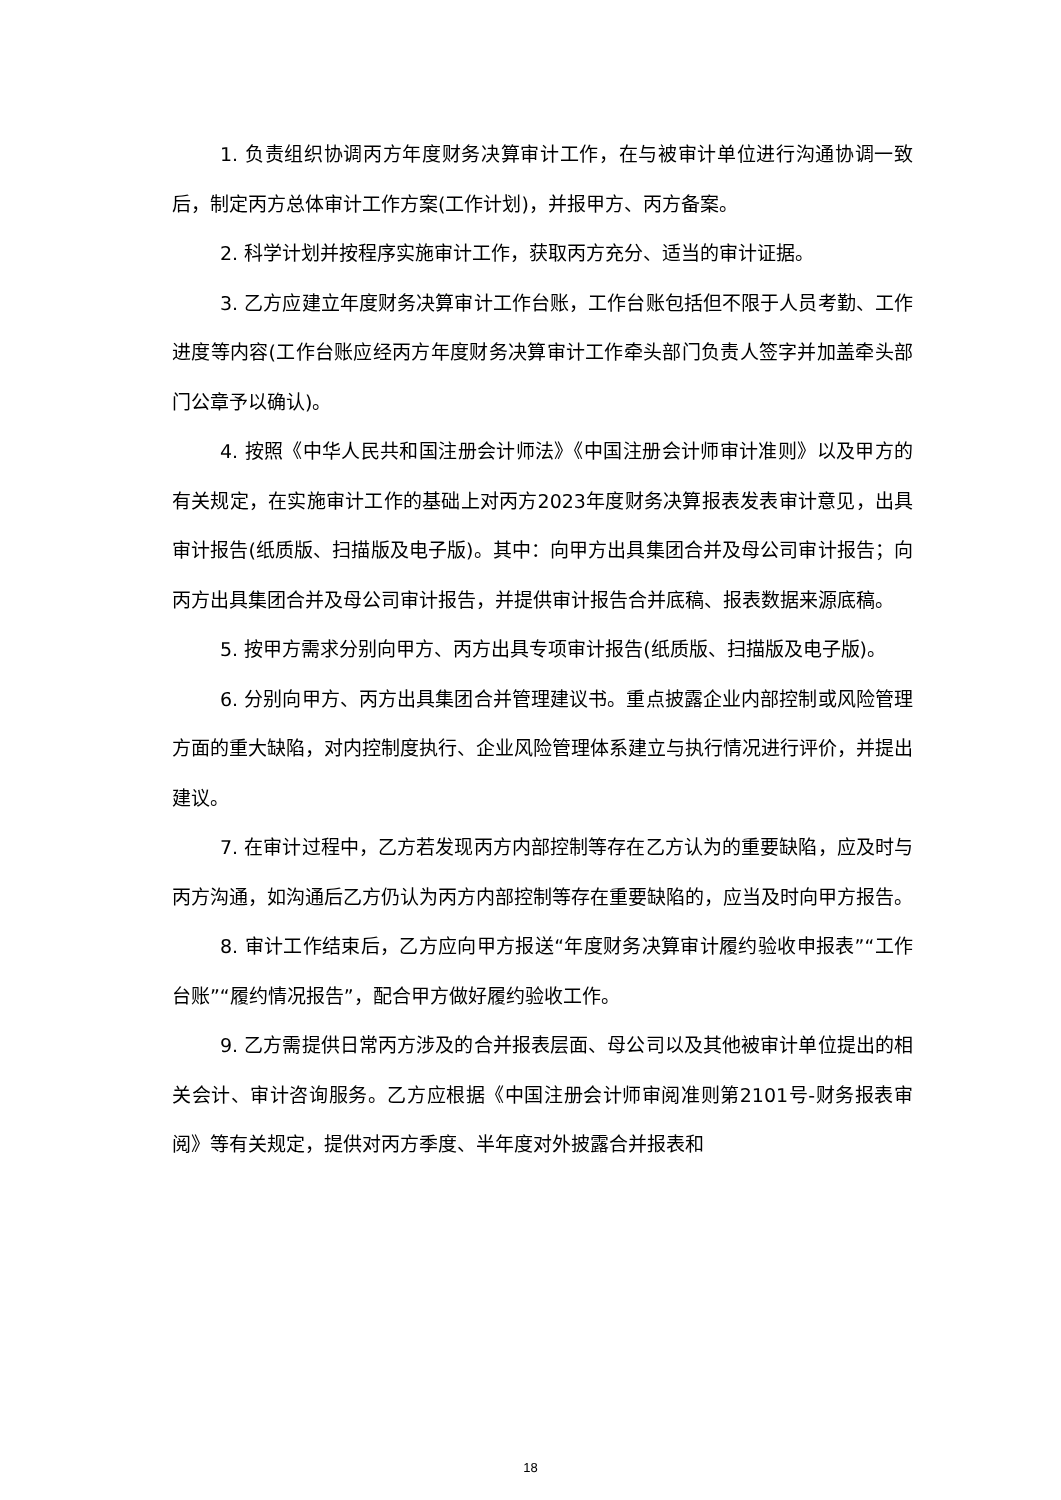1. 负责组织协调丙方年度财务决算审计工作，在与被审计单位进行沟通协调一致后，制定丙方总体审计工作方案(工作计划)，并报甲方、丙方备案。
2. 科学计划并按程序实施审计工作，获取丙方充分、适当的审计证据。
3. 乙方应建立年度财务决算审计工作台账，工作台账包括但不限于人员考勤、工作进度等内容(工作台账应经丙方年度财务决算审计工作牵头部门负责人签字并加盖牵头部门公章予以确认)。
4. 按照《中华人民共和国注册会计师法》《中国注册会计师审计准则》以及甲方的有关规定，在实施审计工作的基础上对丙方2023年度财务决算报表发表审计意见，出具审计报告(纸质版、扫描版及电子版)。其中：向甲方出具集团合并及母公司审计报告；向丙方出具集团合并及母公司审计报告，并提供审计报告合并底稿、报表数据来源底稿。
5. 按甲方需求分别向甲方、丙方出具专项审计报告(纸质版、扫描版及电子版)。
6. 分别向甲方、丙方出具集团合并管理建议书。重点披露企业内部控制或风险管理方面的重大缺陷，对内控制度执行、企业风险管理体系建立与执行情况进行评价，并提出建议。
7. 在审计过程中，乙方若发现丙方内部控制等存在乙方认为的重要缺陷，应及时与丙方沟通，如沟通后乙方仍认为丙方内部控制等存在重要缺陷的，应当及时向甲方报告。
8. 审计工作结束后，乙方应向甲方报送“年度财务决算审计履约验收申报表”“工作台账”“履约情况报告”，配合甲方做好履约验收工作。
9. 乙方需提供日常丙方涉及的合并报表层面、母公司以及其他被审计单位提出的相关会计、审计咨询服务。乙方应根据《中国注册会计师审阅准则第2101号-财务报表审阅》等有关规定，提供对丙方季度、半年度对外披露合并报表和
18